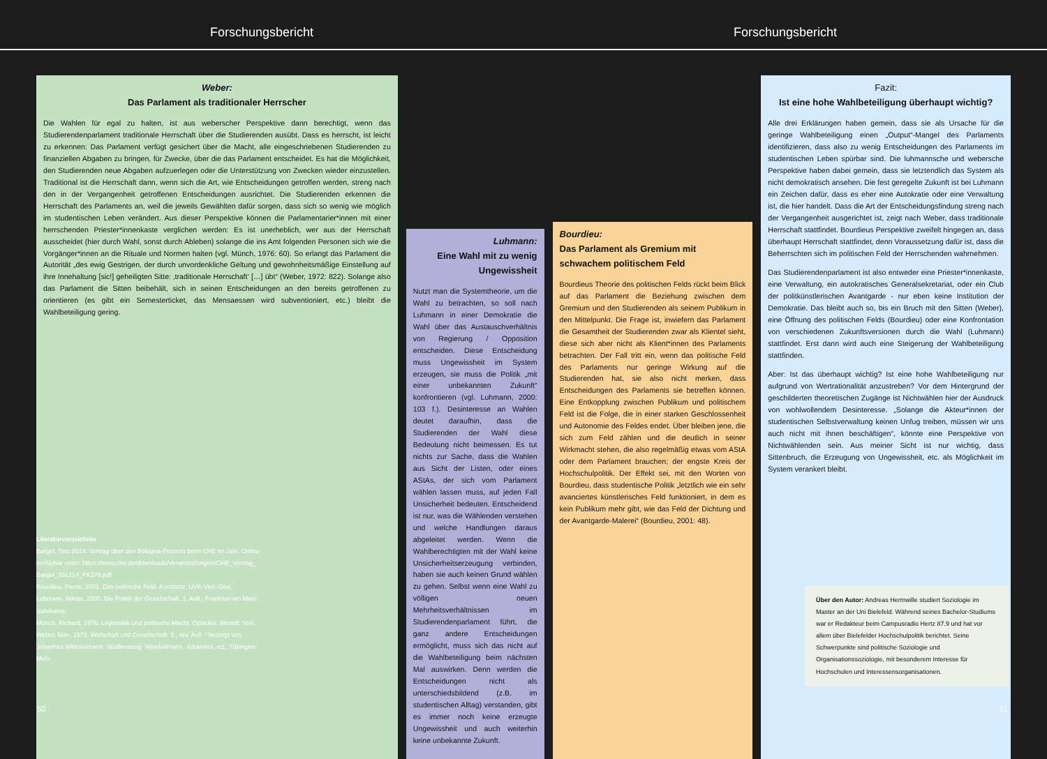Forschungsbericht Forschungsbericht
Weber:
Das Parlament als traditionaler Herrscher
Die Wahlen für egal zu halten, ist aus weberscher Perspektive dann berechtigt, wenn das Studierendenparlament traditionale Herrschaft über die Studierenden ausübt. Dass es herrscht, ist leicht zu erkennen: Das Parlament verfügt gesichert über die Macht, alle eingeschriebenen Studierenden zu finanziellen Abgaben zu bringen, für Zwecke, über die das Parlament entscheidet. Es hat die Möglichkeit, den Studierenden neue Abgaben aufzuerlegen oder die Unterstützung von Zwecken wieder einzustellen. Traditional ist die Herrschaft dann, wenn sich die Art, wie Entscheidungen getroffen werden, streng nach den in der Vergangenheit getroffenen Entscheidungen ausrichtet. Die Studierenden erkennen die Herrschaft des Parlaments an, weil die jeweils Gewählten dafür sorgen, dass sich so wenig wie möglich im studentischen Leben verändert. Aus dieser Perspektive können die Parlamentarier*innen mit einer herrschenden Priester*innenkaste verglichen werden: Es ist unerheblich, wer aus der Herrschaft ausscheidet (hier durch Wahl, sonst durch Ableben) solange die ins Amt folgenden Personen sich wie die Vorgänger*innen an die Rituale und Normen halten (vgl. Münch, 1976: 60). So erlangt das Parlament die Autorität „des ewig Gestrigen, der durch unvordenkliche Geltung und gewohnheitsmäßige Einstellung auf ihre Innehaltung [sic!] geheiligten Sitte: ‚traditionale Herrschaft‘ […] übt“ (Weber, 1972: 822). Solange also das Parlament die Sitten beibehält, sich in seinen Entscheidungen an den bereits getroffenen zu orientieren (es gibt ein Semesterticket, das Mensaessen wird subventioniert, etc.) bleibt die Wahlbeteiligung gering.
Luhmann:
Eine Wahl mit zu wenig Ungewissheit
Nutzt man die Systemtheorie, um die Wahl zu betrachten, so soll nach Luhmann in einer Demokratie die Wahl über das Austauschverhältnis von Regierung / Opposition entscheiden. Diese Entscheidung muss Ungewissheit im System erzeugen, sie muss die Politik „mit einer unbekannten Zukunft“ konfrontieren (vgl. Luhmann, 2000: 103 f.). Desinteresse an Wahlen deutet daraufhin, dass die Studierenden der Wahl diese Bedeutung nicht beimessen. Es tut nichts zur Sache, dass die Wahlen aus Sicht der Listen, oder eines AStAs, der sich vom Parlament wählen lassen muss, auf jeden Fall Unsicherheit bedeuten. Entscheidend ist nur, was die Wählenden verstehen und welche Handlungen daraus abgeleitet werden. Wenn die Wahlberechtigten mit der Wahl keine Unsicherheitserzeugung verbinden, haben sie auch keinen Grund wählen zu gehen. Selbst wenn eine Wahl zu völligen neuen Mehrheitsverhältnissen im Studierendenparlament führt, die ganz andere Entscheidungen ermöglicht, muss sich das nicht auf die Wahlbeteiligung beim nächsten Mal auswirken. Denn werden die Entscheidungen nicht als unterschiedsbildend (z.B. im studentischen Alltag) verstanden, gibt es immer noch keine erzeugte Ungewissheit und auch weiterhin keine unbekannte Zukunft.
Bourdieu:
Das Parlament als Gremium mit schwachem politischem Feld
Bourdieus Theorie des politischen Felds rückt beim Blick auf das Parlament die Beziehung zwischen dem Gremium und den Studierenden als seinem Publikum in den Mittelpunkt. Die Frage ist, inwiefern das Parlament die Gesamtheit der Studierenden zwar als Klientel sieht, diese sich aber nicht als Klient*innen des Parlaments betrachten. Der Fall tritt ein, wenn das politische Feld des Parlaments nur geringe Wirkung auf die Studierenden hat, sie also nicht merken, dass Entscheidungen des Parlaments sie betreffen können. Eine Entkopplung zwischen Publikum und politischem Feld ist die Folge, die in einer starken Geschlossenheit und Autonomie des Feldes endet. Über bleiben jene, die sich zum Feld zählen und die deutlich in seiner Wirkmacht stehen, die also regelmäßig etwas vom AStA oder dem Parlament brauchen; der engste Kreis der Hochschulpolitik. Der Effekt sei, mit den Worten von Bourdieu, dass studentische Politik „letztlich wie ein sehr avanciertes künstlerisches Feld funktioniert, in dem es kein Publikum mehr gibt, wie das Feld der Dichtung und der Avantgarde-Malerei“ (Bourdieu, 2001: 48).
Fazit:
Ist eine hohe Wahlbeteiligung überhaupt wichtig?
Alle drei Erklärungen haben gemein, dass sie als Ursache für die geringe Wahlbeteiligung einen „Output“-Mangel des Parlaments identifizieren, dass also zu wenig Entscheidungen des Parlaments im studentischen Leben spürbar sind. Die luhmannsche und webersche Perspektive haben dabei gemein, dass sie letztendlich das System als nicht demokratisch ansehen. Die fest geregelte Zukunft ist bei Luhmann ein Zeichen dafür, dass es eher eine Autokratie oder eine Verwaltung ist, die hier handelt. Dass die Art der Entscheidungsfindung streng nach der Vergangenheit ausgerichtet ist, zeigt nach Weber, dass traditionale Herrschaft stattfindet. Bourdieus Perspektive zweifelt hingegen an, dass überhaupt Herrschaft stattfindet, denn Voraussetzung dafür ist, dass die Beherrschten sich im politischen Feld der Herrschenden wahrnehmen.
Das Studierendenparlament ist also entweder eine Priester*innenkaste, eine Verwaltung, ein autokratisches Generalsekretariat, oder ein Club der politkünstlerischen Avantgarde - nur eben keine Institution der Demokratie. Das bleibt auch so, bis ein Bruch mit den Sitten (Weber), eine Öffnung des politischen Felds (Bourdieu) oder eine Konfrontation von verschiedenen Zukunftsversionen durch die Wahl (Luhmann) stattfindet. Erst dann wird auch eine Steigerung der Wahlbeteiligung stattfinden.
Aber: Ist das überhaupt wichtig? Ist eine hohe Wahlbeteiligung nur aufgrund von Wertrationalität anzustreben? Vor dem Hintergrund der geschilderten theoretischen Zugänge ist Nichtwählen hier der Ausdruck von wohlwollendem Desinteresse. „Solange die Akteur*innen der studentischen Selbstverwaltung keinen Unfug treiben, müssen wir uns auch nicht mit ihnen beschäftigen“, könnte eine Perspektive von Nichtwählenden sein. Aus meiner Sicht ist nur wichtig, dass Sittenbruch, die Erzeugung von Ungewissheit, etc. als Möglichkeit im System verankert bleibt.
Literaturverzeichnis
Bargel, Tino 2014. Vortrag über den Bologna-Prozess beim CHE im Jahr. Online verfügbar unter: https://www.che.de/downloads/Veranstaltungen/CHE_Vortrag_ Bargel_101214_PK276.pdf
Bourdieu, Pierre, 2001. Das politische Feld. Konstanz: UVK-Verl.-Ges.
Luhmann, Niklas, 2000. Die Politik der Gesellschaft. 1. Aufl., Frankfurt am Main: Suhrkamp.
Münch, Richard, 1976. Legitimität und politische Macht, Opladen: Westdt. Verl.
Weber, Max, 1972. Wirtschaft und Gesellschaft. 5., rev. Aufl. / besorgt von Johannes Winckelmann, Studienausg. Winckelmann, Johannes, ed., Tübingen: Mohr.
Über den Autor: Andreas Hermwille studiert Soziologie im Master an der Uni Bielefeld. Während seines Bachelor-Studiums war er Redakteur beim Campusradio Hertz 87.9 und hat vor allem über Bielefelder Hochschulpolitik berichtet. Seine Schwerpunkte sind politische Soziologie und Organisationssoziologie, mit besonderem Interesse für Hochschulen und Interessensorganisationen.
50 51